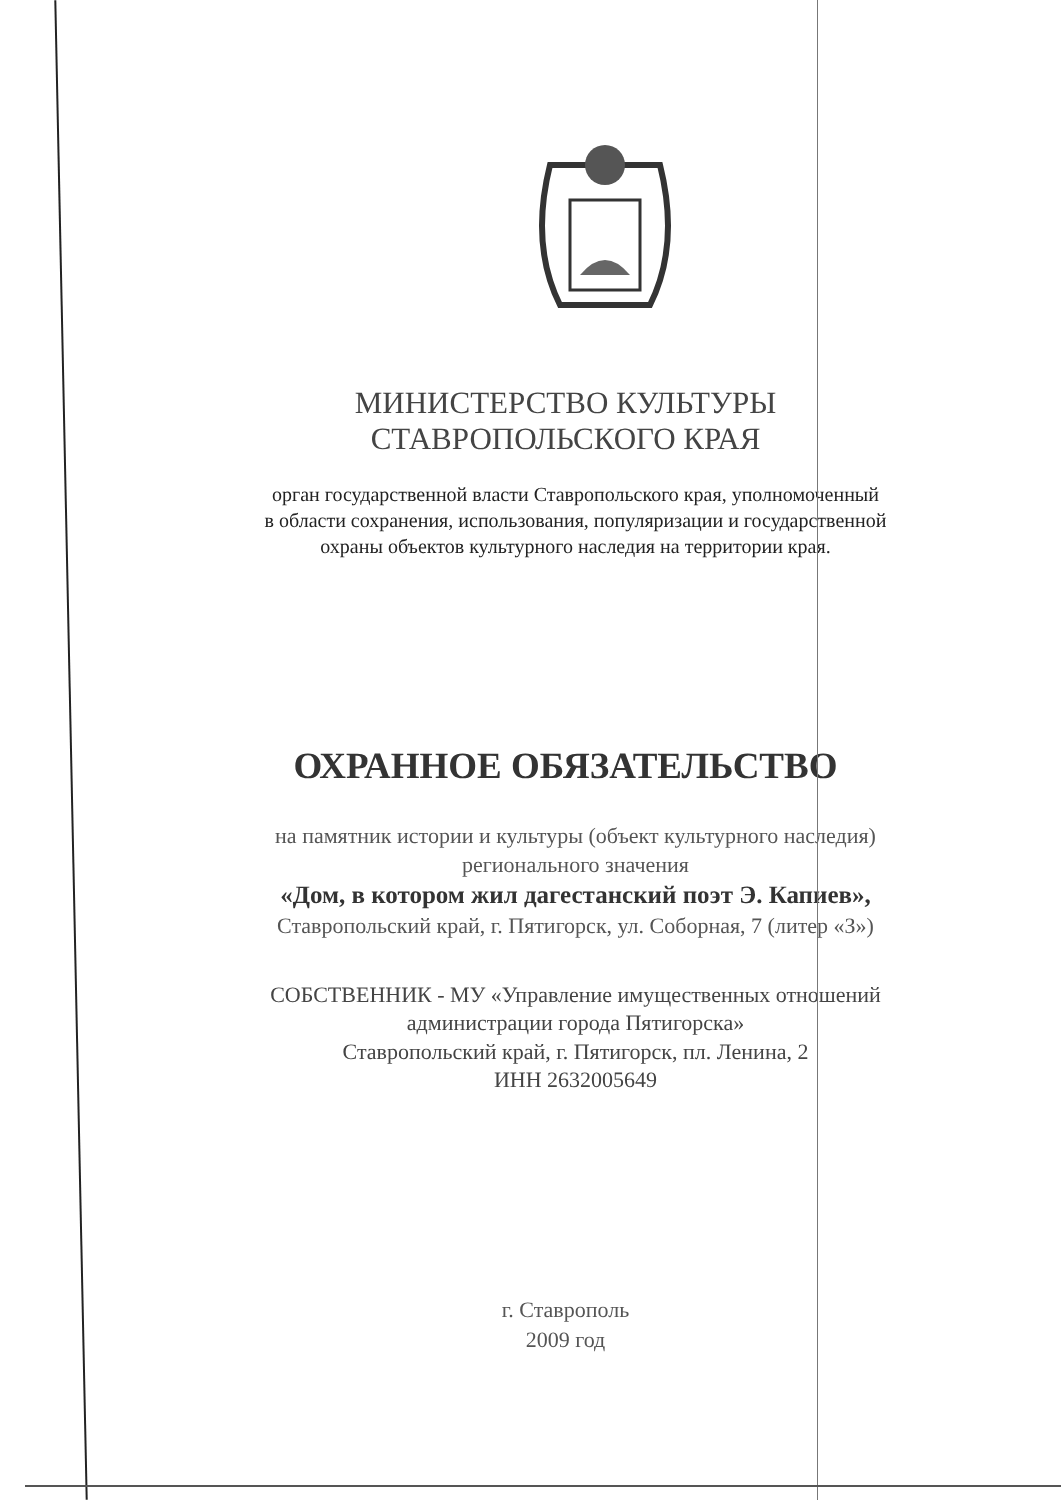МИНИСТЕРСТВО КУЛЬТУРЫ
СТАВРОПОЛЬСКОГО КРАЯ
орган государственной власти Ставропольского края, уполномоченный
в области сохранения, использования, популяризации и государственной
охраны объектов культурного наследия на территории края.
ОХРАННОЕ ОБЯЗАТЕЛЬСТВО
на памятник истории и культуры (объект культурного наследия)
регионального значения
«Дом, в котором жил дагестанский поэт Э. Капиев»,
Ставропольский край, г. Пятигорск, ул. Соборная, 7 (литер «З»)
СОБСТВЕННИК - МУ «Управление имущественных отношений
администрации города Пятигорска»
Ставропольский край, г. Пятигорск, пл. Ленина, 2
ИНН 2632005649
г. Ставрополь
2009 год